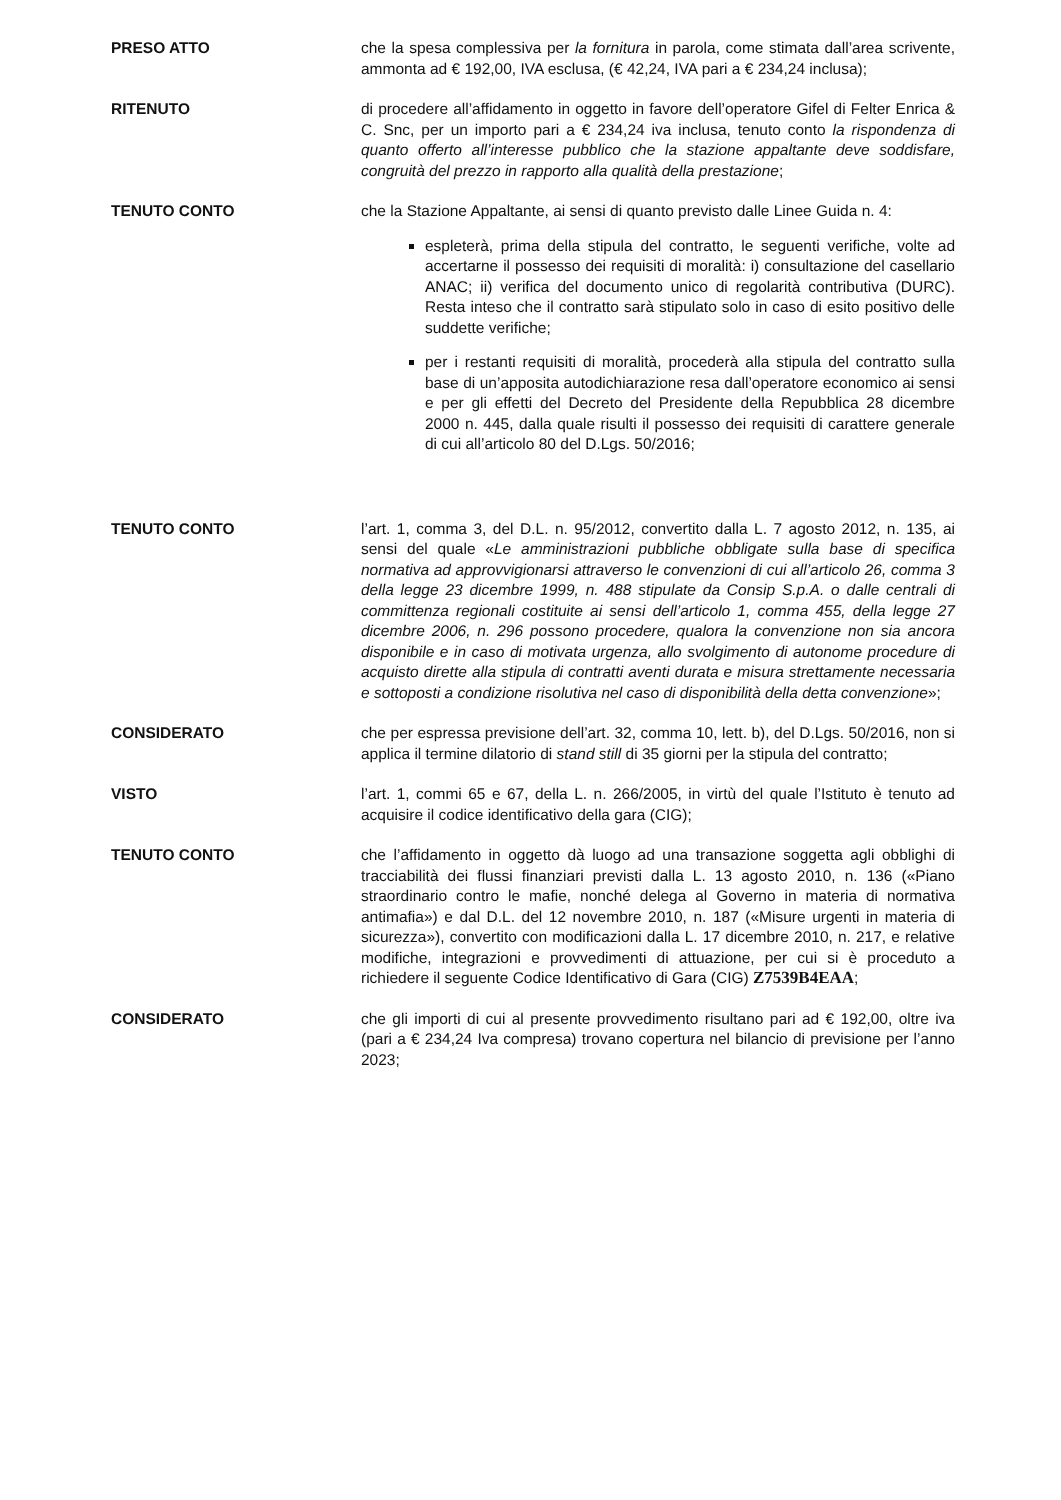PRESO ATTO che la spesa complessiva per la fornitura in parola, come stimata dall’area scrivente, ammonta ad € 192,00, IVA esclusa, (€ 42,24, IVA pari a € 234,24 inclusa);
RITENUTO di procedere all’affidamento in oggetto in favore dell’operatore Gifel di Felter Enrica & C. Snc, per un importo pari a € 234,24 iva inclusa, tenuto conto la rispondenza di quanto offerto all’interesse pubblico che la stazione appaltante deve soddisfare, congruità del prezzo in rapporto alla qualità della prestazione;
TENUTO CONTO che la Stazione Appaltante, ai sensi di quanto previsto dalle Linee Guida n. 4:
espleterà, prima della stipula del contratto, le seguenti verifiche, volte ad accertarne il possesso dei requisiti di moralità: i) consultazione del casellario ANAC; ii) verifica del documento unico di regolarità contributiva (DURC). Resta inteso che il contratto sarà stipulato solo in caso di esito positivo delle suddette verifiche;
per i restanti requisiti di moralità, procederà alla stipula del contratto sulla base di un’apposita autodichiarazione resa dall’operatore economico ai sensi e per gli effetti del Decreto del Presidente della Repubblica 28 dicembre 2000 n. 445, dalla quale risulti il possesso dei requisiti di carattere generale di cui all’articolo 80 del D.Lgs. 50/2016;
TENUTO CONTO l’art. 1, comma 3, del D.L. n. 95/2012, convertito dalla L. 7 agosto 2012, n. 135, ai sensi del quale «Le amministrazioni pubbliche obbligate sulla base di specifica normativa ad approvvigionarsi attraverso le convenzioni di cui all’articolo 26, comma 3 della legge 23 dicembre 1999, n. 488 stipulate da Consip S.p.A. o dalle centrali di committenza regionali costituite ai sensi dell’articolo 1, comma 455, della legge 27 dicembre 2006, n. 296 possono procedere, qualora la convenzione non sia ancora disponibile e in caso di motivata urgenza, allo svolgimento di autonome procedure di acquisto dirette alla stipula di contratti aventi durata e misura strettamente necessaria e sottoposti a condizione risolutiva nel caso di disponibilità della detta convenzione»;
CONSIDERATO che per espressa previsione dell’art. 32, comma 10, lett. b), del D.Lgs. 50/2016, non si applica il termine dilatorio di stand still di 35 giorni per la stipula del contratto;
VISTO l’art. 1, commi 65 e 67, della L. n. 266/2005, in virtù del quale l’Istituto è tenuto ad acquisire il codice identificativo della gara (CIG);
TENUTO CONTO che l’affidamento in oggetto dà luogo ad una transazione soggetta agli obblighi di tracciabilità dei flussi finanziari previsti dalla L. 13 agosto 2010, n. 136 («Piano straordinario contro le mafie, nonché delega al Governo in materia di normativa antimafia») e dal D.L. del 12 novembre 2010, n. 187 («Misure urgenti in materia di sicurezza»), convertito con modificazioni dalla L. 17 dicembre 2010, n. 217, e relative modifiche, integrazioni e provvedimenti di attuazione, per cui si è proceduto a richiedere il seguente Codice Identificativo di Gara (CIG) Z7539B4EAA;
CONSIDERATO che gli importi di cui al presente provvedimento risultano pari ad € 192,00, oltre iva (pari a € 234,24 Iva compresa) trovano copertura nel bilancio di previsione per l’anno 2023;